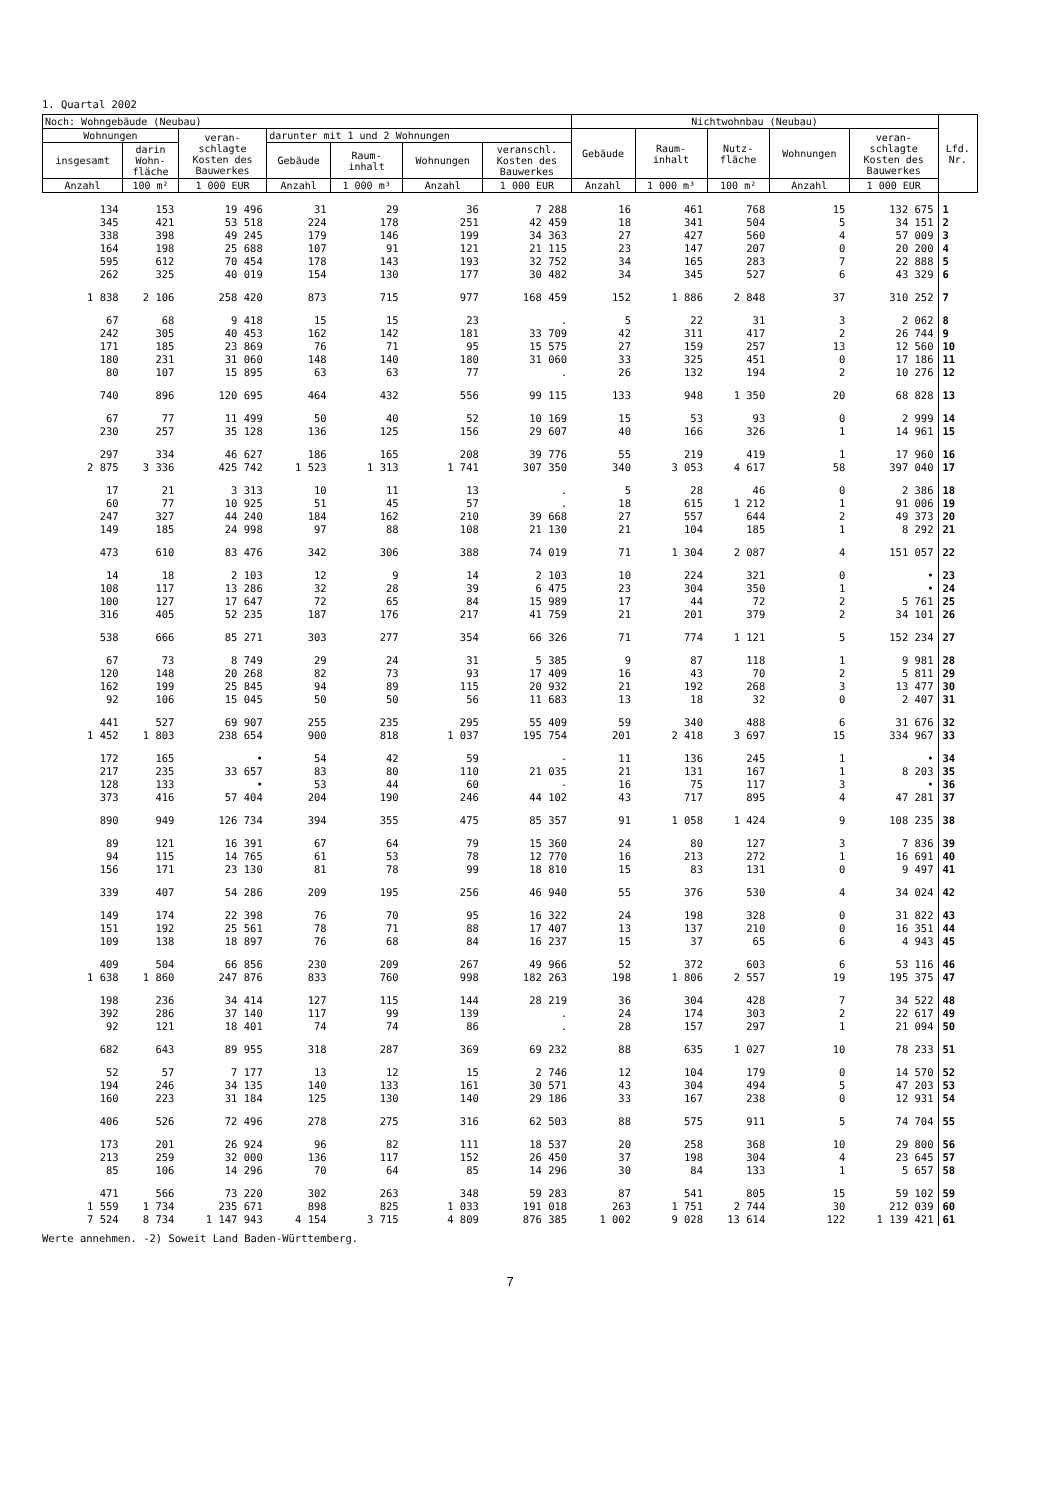1. Quartal 2002
| Noch: Wohngebäude (Neubau) | | | | | | | Nichtwohnbau (Neubau) | | | | | Lfd. Nr. |
| --- | --- | --- | --- | --- | --- | --- | --- | --- | --- | --- | --- | --- |
| Wohnungen | | veran- schlagte Kosten des Bauwerkes | darunter mit 1 und 2 Wohnungen | | | | Gebäude | Raum- inhalt | Nutz- fläche | Wohnungen | veran- schlagte Kosten des Bauwerkes | |
| insgesamt | darin Wohn- fläche | | Gebäude | Raum- inhalt | Wohnungen | veranschl. Kosten des Bauwerkes | | | | | | |
| Anzahl | 100 m² | 1 000 EUR | Anzahl | 1 000 m³ | Anzahl | 1 000 EUR | Anzahl | 1 000 m³ | 100 m² | Anzahl | 1 000 EUR | |
| 134 | 153 | 19 496 | 31 | 29 | 36 | 7 288 | 16 | 461 | 768 | 15 | 132 675 | 1 |
| 345 | 421 | 53 518 | 224 | 178 | 251 | 42 459 | 18 | 341 | 504 | 5 | 34 151 | 2 |
| 338 | 398 | 49 245 | 179 | 146 | 199 | 34 363 | 27 | 427 | 560 | 4 | 57 009 | 3 |
| 164 | 198 | 25 688 | 107 | 91 | 121 | 21 115 | 23 | 147 | 207 | 0 | 20 200 | 4 |
| 595 | 612 | 70 454 | 178 | 143 | 193 | 32 752 | 34 | 165 | 283 | 7 | 22 888 | 5 |
| 262 | 325 | 40 019 | 154 | 130 | 177 | 30 482 | 34 | 345 | 527 | 6 | 43 329 | 6 |
| 1 838 | 2 106 | 258 420 | 873 | 715 | 977 | 168 459 | 152 | 1 886 | 2 848 | 37 | 310 252 | 7 |
| 67 | 68 | 9 418 | 15 | 15 | 23 | . | 5 | 22 | 31 | 3 | 2 062 | 8 |
| 242 | 305 | 40 453 | 162 | 142 | 181 | 33 709 | 42 | 311 | 417 | 2 | 26 744 | 9 |
| 171 | 185 | 23 869 | 76 | 71 | 95 | 15 575 | 27 | 159 | 257 | 13 | 12 560 | 10 |
| 180 | 231 | 31 060 | 148 | 140 | 180 | 31 060 | 33 | 325 | 451 | 0 | 17 186 | 11 |
| 80 | 107 | 15 895 | 63 | 63 | 77 | . | 26 | 132 | 194 | 2 | 10 276 | 12 |
| 740 | 896 | 120 695 | 464 | 432 | 556 | 99 115 | 133 | 948 | 1 350 | 20 | 68 828 | 13 |
| 67 | 77 | 11 499 | 50 | 40 | 52 | 10 169 | 15 | 53 | 93 | 0 | 2 999 | 14 |
| 230 | 257 | 35 128 | 136 | 125 | 156 | 29 607 | 40 | 166 | 326 | 1 | 14 961 | 15 |
| 297 | 334 | 46 627 | 186 | 165 | 208 | 39 776 | 55 | 219 | 419 | 1 | 17 960 | 16 |
| 2 875 | 3 336 | 425 742 | 1 523 | 1 313 | 1 741 | 307 350 | 340 | 3 053 | 4 617 | 58 | 397 040 | 17 |
| 17 | 21 | 3 313 | 10 | 11 | 13 | . | 5 | 28 | 46 | 0 | 2 386 | 18 |
| 60 | 77 | 10 925 | 51 | 45 | 57 | . | 18 | 615 | 1 212 | 1 | 91 006 | 19 |
| 247 | 327 | 44 240 | 184 | 162 | 210 | 39 668 | 27 | 557 | 644 | 2 | 49 373 | 20 |
| 149 | 185 | 24 998 | 97 | 88 | 108 | 21 130 | 21 | 104 | 185 | 1 | 8 292 | 21 |
| 473 | 610 | 83 476 | 342 | 306 | 388 | 74 019 | 71 | 1 304 | 2 087 | 4 | 151 057 | 22 |
| 14 | 18 | 2 103 | 12 | 9 | 14 | 2 103 | 10 | 224 | 321 | 0 | • | 23 |
| 108 | 117 | 13 286 | 32 | 28 | 39 | 6 475 | 23 | 304 | 350 | 1 | • | 24 |
| 100 | 127 | 17 647 | 72 | 65 | 84 | 15 989 | 17 | 44 | 72 | 2 | 5 761 | 25 |
| 316 | 405 | 52 235 | 187 | 176 | 217 | 41 759 | 21 | 201 | 379 | 2 | 34 101 | 26 |
| 538 | 666 | 85 271 | 303 | 277 | 354 | 66 326 | 71 | 774 | 1 121 | 5 | 152 234 | 27 |
| 67 | 73 | 8 749 | 29 | 24 | 31 | 5 385 | 9 | 87 | 118 | 1 | 9 981 | 28 |
| 120 | 148 | 20 268 | 82 | 73 | 93 | 17 409 | 16 | 43 | 70 | 2 | 5 811 | 29 |
| 162 | 199 | 25 845 | 94 | 89 | 115 | 20 932 | 21 | 192 | 268 | 3 | 13 477 | 30 |
| 92 | 106 | 15 045 | 50 | 50 | 56 | 11 683 | 13 | 18 | 32 | 0 | 2 407 | 31 |
| 441 | 527 | 69 907 | 255 | 235 | 295 | 55 409 | 59 | 340 | 488 | 6 | 31 676 | 32 |
| 1 452 | 1 803 | 238 654 | 900 | 818 | 1 037 | 195 754 | 201 | 2 418 | 3 697 | 15 | 334 967 | 33 |
| 172 | 165 | • | 54 | 42 | 59 | - | 11 | 136 | 245 | 1 | • | 34 |
| 217 | 235 | 33 657 | 83 | 80 | 110 | 21 035 | 21 | 131 | 167 | 1 | 8 203 | 35 |
| 128 | 133 | • | 53 | 44 | 60 | - | 16 | 75 | 117 | 3 | • | 36 |
| 373 | 416 | 57 404 | 204 | 190 | 246 | 44 102 | 43 | 717 | 895 | 4 | 47 281 | 37 |
| 890 | 949 | 126 734 | 394 | 355 | 475 | 85 357 | 91 | 1 058 | 1 424 | 9 | 108 235 | 38 |
| 89 | 121 | 16 391 | 67 | 64 | 79 | 15 360 | 24 | 80 | 127 | 3 | 7 836 | 39 |
| 94 | 115 | 14 765 | 61 | 53 | 78 | 12 770 | 16 | 213 | 272 | 1 | 16 691 | 40 |
| 156 | 171 | 23 130 | 81 | 78 | 99 | 18 810 | 15 | 83 | 131 | 0 | 9 497 | 41 |
| 339 | 407 | 54 286 | 209 | 195 | 256 | 46 940 | 55 | 376 | 530 | 4 | 34 024 | 42 |
| 149 | 174 | 22 398 | 76 | 70 | 95 | 16 322 | 24 | 198 | 328 | 0 | 31 822 | 43 |
| 151 | 192 | 25 561 | 78 | 71 | 88 | 17 407 | 13 | 137 | 210 | 0 | 16 351 | 44 |
| 109 | 138 | 18 897 | 76 | 68 | 84 | 16 237 | 15 | 37 | 65 | 6 | 4 943 | 45 |
| 409 | 504 | 66 856 | 230 | 209 | 267 | 49 966 | 52 | 372 | 603 | 6 | 53 116 | 46 |
| 1 638 | 1 860 | 247 876 | 833 | 760 | 998 | 182 263 | 198 | 1 806 | 2 557 | 19 | 195 375 | 47 |
| 198 | 236 | 34 414 | 127 | 115 | 144 | 28 219 | 36 | 304 | 428 | 7 | 34 522 | 48 |
| 392 | 286 | 37 140 | 117 | 99 | 139 | . | 24 | 174 | 303 | 2 | 22 617 | 49 |
| 92 | 121 | 18 401 | 74 | 74 | 86 | . | 28 | 157 | 297 | 1 | 21 094 | 50 |
| 682 | 643 | 89 955 | 318 | 287 | 369 | 69 232 | 88 | 635 | 1 027 | 10 | 78 233 | 51 |
| 52 | 57 | 7 177 | 13 | 12 | 15 | 2 746 | 12 | 104 | 179 | 0 | 14 570 | 52 |
| 194 | 246 | 34 135 | 140 | 133 | 161 | 30 571 | 43 | 304 | 494 | 5 | 47 203 | 53 |
| 160 | 223 | 31 184 | 125 | 130 | 140 | 29 186 | 33 | 167 | 238 | 0 | 12 931 | 54 |
| 406 | 526 | 72 496 | 278 | 275 | 316 | 62 503 | 88 | 575 | 911 | 5 | 74 704 | 55 |
| 173 | 201 | 26 924 | 96 | 82 | 111 | 18 537 | 20 | 258 | 368 | 10 | 29 800 | 56 |
| 213 | 259 | 32 000 | 136 | 117 | 152 | 26 450 | 37 | 198 | 304 | 4 | 23 645 | 57 |
| 85 | 106 | 14 296 | 70 | 64 | 85 | 14 296 | 30 | 84 | 133 | 1 | 5 657 | 58 |
| 471 | 566 | 73 220 | 302 | 263 | 348 | 59 283 | 87 | 541 | 805 | 15 | 59 102 | 59 |
| 1 559 | 1 734 | 235 671 | 898 | 825 | 1 033 | 191 018 | 263 | 1 751 | 2 744 | 30 | 212 039 | 60 |
| 7 524 | 8 734 | 1 147 943 | 4 154 | 3 715 | 4 809 | 876 385 | 1 002 | 9 028 | 13 614 | 122 | 1 139 421 | 61 |
Werte annehmen. -2) Soweit Land Baden-Württemberg.
7